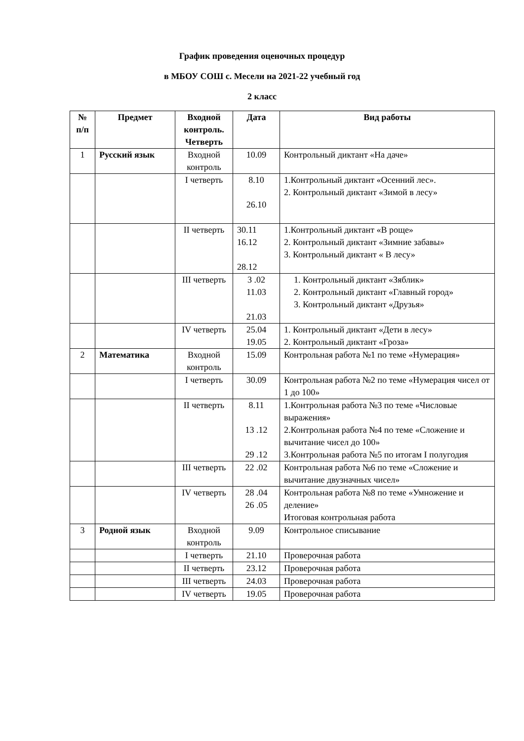График проведения оценочных процедур
в МБОУ СОШ с. Месели на 2021-22 учебный год
2 класс
| № п/п | Предмет | Входной контроль. Четверть | Дата | Вид работы |
| --- | --- | --- | --- | --- |
| 1 | Русский язык | Входной контроль | 10.09 | Контрольный диктант «На даче» |
| | | I четверть | 8.10 26.10 | 1.Контрольный диктант «Осенний лес». 2. Контрольный диктант «Зимой в лесу» |
| | | II четверть | 30.11 16.12 28.12 | 1.Контрольный диктант «В роще» 2. Контрольный диктант «Зимние забавы» 3. Контрольный диктант « В лесу» |
| | | III четверть | 3 .02 11.03 21.03 | 1. Контрольный диктант «Зяблик» 2. Контрольный диктант «Главный город» 3. Контрольный диктант «Друзья» |
| | | IV четверть | 25.04 19.05 | 1. Контрольный диктант «Дети в лесу» 2. Контрольный диктант «Гроза» |
| 2 | Математика | Входной контроль | 15.09 | Контрольная работа №1 по теме «Нумерация» |
| | | I четверть | 30.09 | Контрольная работа №2 по теме «Нумерация чисел от 1 до 100» |
| | | II четверть | 8.11 13 .12 29 .12 | 1.Контрольная работа №3 по теме «Числовые выражения» 2.Контрольная работа №4 по теме «Сложение и вычитание чисел до 100» 3.Контрольная работа №5 по итогам I полугодия |
| | | III четверть | 22 .02 | Контрольная работа №6 по теме «Сложение и вычитание двузначных чисел» |
| | | IV четверть | 28 .04 26 .05 | Контрольная работа №8 по теме «Умножение и деление» Итоговая контрольная работа |
| 3 | Родной язык | Входной контроль | 9.09 | Контрольное списывание |
| | | I четверть | 21.10 | Проверочная работа |
| | | II четверть | 23.12 | Проверочная работа |
| | | III четверть | 24.03 | Проверочная работа |
| | | IV четверть | 19.05 | Проверочная работа |